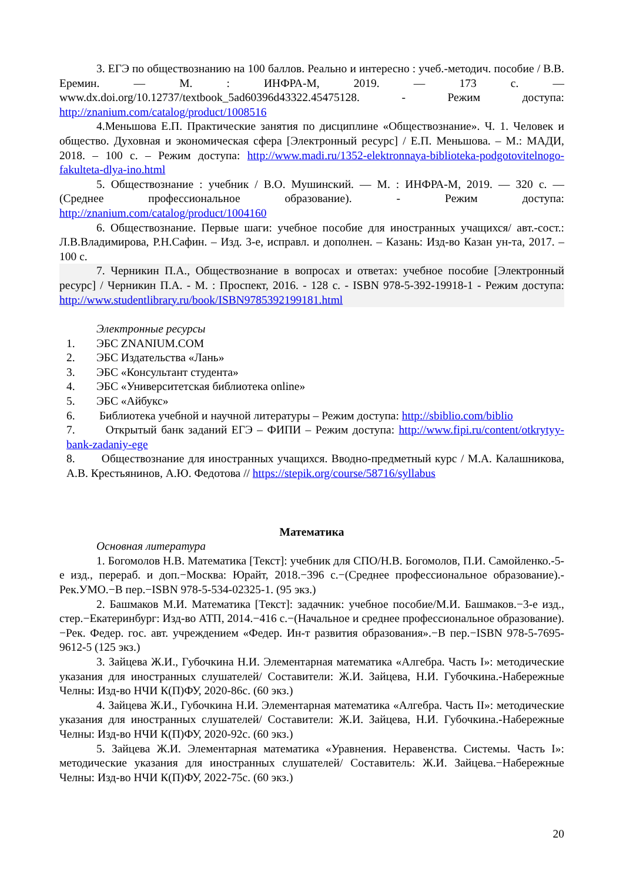3. ЕГЭ по обществознанию на 100 баллов. Реально и интересно : учеб.-методич. пособие / В.В. Еремин. — М. : ИНФРА-М, 2019. — 173 с. — www.dx.doi.org/10.12737/textbook_5ad60396d43322.45475128. - Режим доступа: http://znanium.com/catalog/product/1008516
4.Меньшова Е.П. Практические занятия по дисциплине «Обществознание». Ч. 1. Человек и общество. Духовная и экономическая сфера [Электронный ресурс] / Е.П. Меньшова. – М.: МАДИ, 2018. – 100 с. – Режим доступа: http://www.madi.ru/1352-elektronnaya-biblioteka-podgotovitelnogo-fakulteta-dlya-ino.html
5. Обществознание : учебник / В.О. Мушинский. — М. : ИНФРА-М, 2019. — 320 с. — (Среднее профессиональное образование). - Режим доступа: http://znanium.com/catalog/product/1004160
6. Обществознание. Первые шаги: учебное пособие для иностранных учащихся/ авт.-сост.: Л.В.Владимирова, Р.Н.Сафин. – Изд. 3-е, исправл. и дополнен. – Казань: Изд-во Казан ун-та, 2017. – 100 с.
7. Черникин П.А., Обществознание в вопросах и ответах: учебное пособие [Электронный ресурс] / Черникин П.А. - М. : Проспект, 2016. - 128 с. - ISBN 978-5-392-19918-1 - Режим доступа: http://www.studentlibrary.ru/book/ISBN9785392199181.html
Электронные ресурсы
1. ЭБС ZNANIUM.COM
2. ЭБС Издательства «Лань»
3. ЭБС «Консультант студента»
4. ЭБС «Университетская библиотека online»
5. ЭБС «Айбукс»
6. Библиотека учебной и научной литературы – Режим доступа: http://sbiblio.com/biblio
7. Открытый банк заданий ЕГЭ – ФИПИ – Режим доступа: http://www.fipi.ru/content/otkrytyy-bank-zadaniy-ege
8. Обществознание для иностранных учащихся. Вводно-предметный курс / М.А. Калашникова, А.В. Крестьянинов, А.Ю. Федотова // https://stepik.org/course/58716/syllabus
Математика
Основная литература
1. Богомолов Н.В. Математика [Текст]: учебник для СПО/Н.В. Богомолов, П.И. Самойленко.-5-е изд., перераб. и доп.−Москва: Юрайт, 2018.−396 с.−(Среднее профессиональное образование).-Рек.УМО.−В пер.−ISBN 978-5-534-02325-1. (95 экз.)
2. Башмаков М.И. Математика [Текст]: задачник: учебное пособие/М.И. Башмаков.−3-е изд., стер.−Екатеринбург: Изд-во АТП, 2014.−416 с.−(Начальное и среднее профессиональное образование).−Рек. Федер. гос. авт. учреждением «Федер. Ин-т развития образования».−В пер.−ISBN 978-5-7695-9612-5 (125 экз.)
3. Зайцева Ж.И., Губочкина Н.И. Элементарная математика «Алгебра. Часть I»: методические указания для иностранных слушателей/ Составители: Ж.И. Зайцева, Н.И. Губочкина.-Набережные Челны: Изд-во НЧИ К(П)ФУ, 2020-86с. (60 экз.)
4. Зайцева Ж.И., Губочкина Н.И. Элементарная математика «Алгебра. Часть II»: методические указания для иностранных слушателей/ Составители: Ж.И. Зайцева, Н.И. Губочкина.-Набережные Челны: Изд-во НЧИ К(П)ФУ, 2020-92с. (60 экз.)
5. Зайцева Ж.И. Элементарная математика «Уравнения. Неравенства. Системы. Часть I»: методические указания для иностранных слушателей/ Составитель: Ж.И. Зайцева.−Набережные Челны: Изд-во НЧИ К(П)ФУ, 2022-75с. (60 экз.)
20